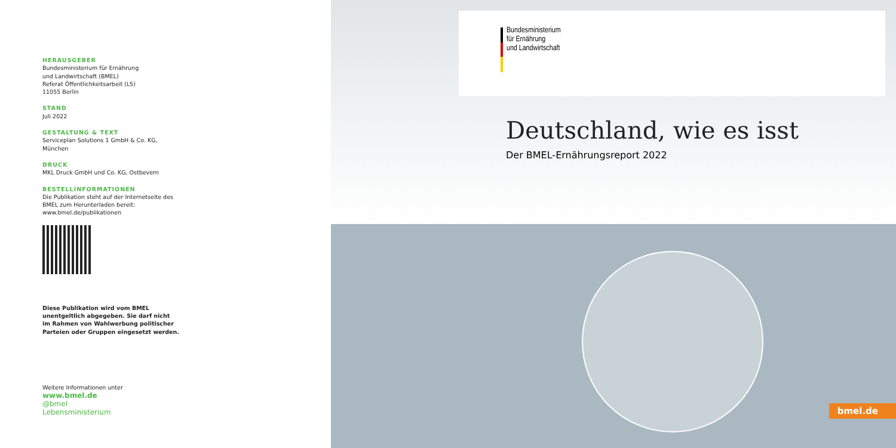HERAUSGEBER
Bundesministerium für Ernährung
und Landwirtschaft (BMEL)
Referat Öffentlichkeitsarbeit (L5)
11055 Berlin
STAND
Juli 2022
GESTALTUNG & TEXT
Serviceplan Solutions 1 GmbH & Co. KG,
München
DRUCK
MKL Druck GmbH und Co. KG, Ostbevern
BESTELLINFORMATIONEN
Die Publikation steht auf der Internetseite des
BMEL zum Herunterladen bereit:
www.bmel.de/publikationen
Diese Publikation wird vom BMEL
unentgeltlich abgegeben. Sie darf nicht
im Rahmen von Wahlwerbung politischer
Parteien oder Gruppen eingesetzt werden.
Weitere Informationen unter
www.bmel.de
@bmel
Lebensministerium
Bundesministerium
für Ernährung
und Landwirtschaft
Deutschland, wie es isst
Der BMEL-Ernährungsreport 2022
bmel.de